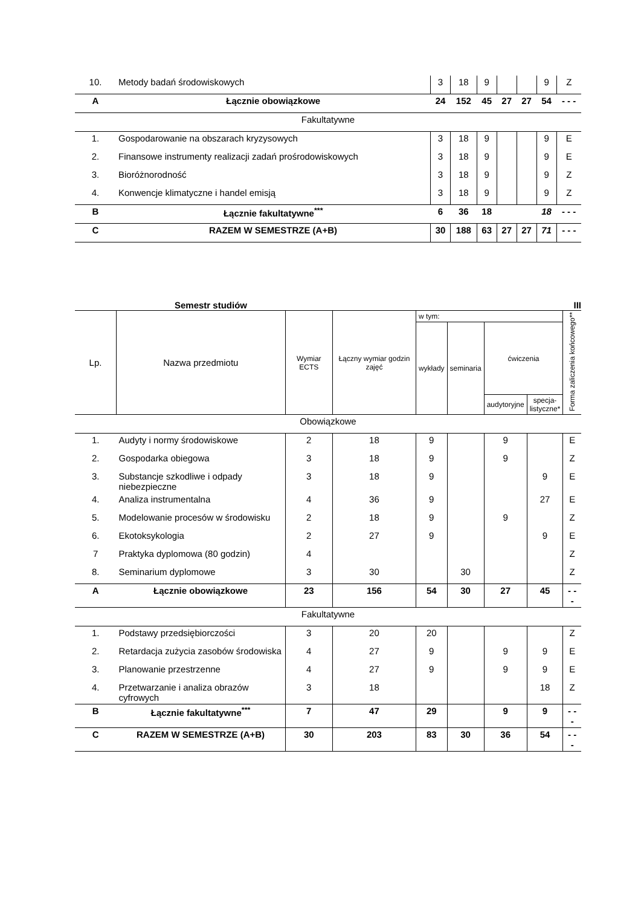| 10. | Metody badań środowiskowych | 3 | 18 | 9 | | | 9 | Z |
| A | Łącznie obowiązkowe | 24 | 152 | 45 | 27 | 27 | 54 | - - - |
| Fakultatywne | | | | | | | | |
| 1. | Gospodarowanie na obszarach kryzysowych | 3 | 18 | 9 | | | 9 | E |
| 2. | Finansowe instrumenty realizacji zadań prośrodowiskowych | 3 | 18 | 9 | | | 9 | E |
| 3. | Bioróżnorodność | 3 | 18 | 9 | | | 9 | Z |
| 4. | Konwencje klimatyczne i handel emisją | 3 | 18 | 9 | | | 9 | Z |
| B | Łącznie fakultatywne<sup>***</sup> | 6 | 36 | 18 | | | 18 | - - - |
| C | RAZEM W SEMESTRZE (A+B) | 30 | 188 | 63 | 27 | 27 | 71 | - - - |
Semestr studiów III
| Lp. | Nazwa przedmiotu | Wymiar ECTS | Łączny wymiar godzin zajęć | w tym: | | | | Forma zaliczenia końcowego** |
| --- | --- | --- | --- | --- | --- | --- | --- | --- |
| | | | | wykłady | seminaria | ćwiczenia | | |
| | | | | | | audytoryjne | specja- listyczne* | |
| Obowiązkowe | | | | | | | | |
| 1. | Audyty i normy środowiskowe | 2 | 18 | 9 | | 9 | | E |
| 2. | Gospodarka obiegowa | 3 | 18 | 9 | | 9 | | Z |
| 3. | Substancje szkodliwe i odpady niebezpieczne | 3 | 18 | 9 | | | 9 | E |
| 4. | Analiza instrumentalna | 4 | 36 | 9 | | | 27 | E |
| 5. | Modelowanie procesów w środowisku | 2 | 18 | 9 | | 9 | | Z |
| 6. | Ekotoksykologia | 2 | 27 | 9 | | | 9 | E |
| 7 | Praktyka dyplomowa (80 godzin) | 4 | | | | | | Z |
| 8. | Seminarium dyplomowe | 3 | 30 | | 30 | | | Z |
| A | Łącznie obowiązkowe | 23 | 156 | 54 | 30 | 27 | 45 | - - - |
| Fakultatywne | | | | | | | | |
| 1. | Podstawy przedsiębiorczości | 3 | 20 | 20 | | | | Z |
| 2. | Retardacja zużycia zasobów środowiska | 4 | 27 | 9 | | 9 | 9 | E |
| 3. | Planowanie przestrzenne | 4 | 27 | 9 | | 9 | 9 | E |
| 4. | Przetwarzanie i analiza obrazów cyfrowych | 3 | 18 | | | | 18 | Z |
| B | Łącznie fakultatywne<sup>***</sup> | 7 | 47 | 29 | | 9 | 9 | - - - |
| C | RAZEM W SEMESTRZE (A+B) | 30 | 203 | 83 | 30 | 36 | 54 | - - - |